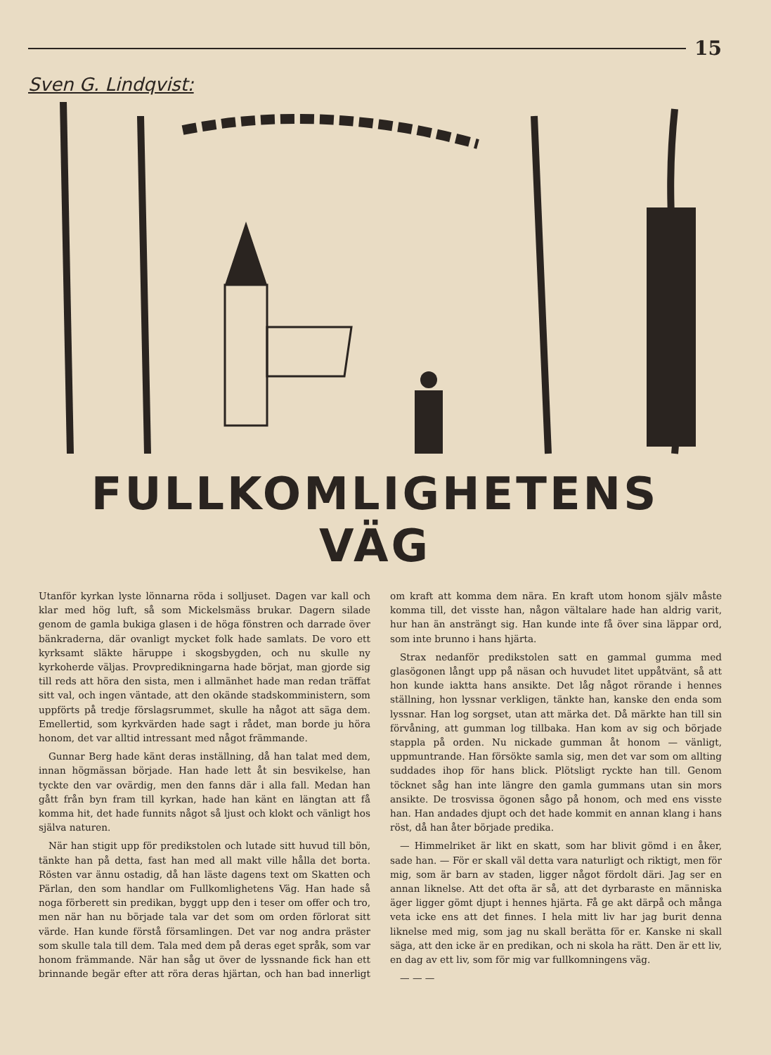15
Sven G. Lindqvist:
FULLKOMLIGHETENS VÄG
Utanför kyrkan lyste lönnarna röda i solljuset. Dagen var kall och klar med hög luft, så som Mickelsmäss brukar. Dagern silade genom de gamla bukiga glasen i de höga fönstren och darrade över bänkraderna, där ovanligt mycket folk hade samlats. De voro ett kyrksamt släkte häruppe i skogsbygden, och nu skulle ny kyrkoherde väljas. Provpredikningarna hade börjat, man gjorde sig till reds att höra den sista, men i allmänhet hade man redan träffat sitt val, och ingen väntade, att den okände stadskomministern, som uppförts på tredje förslagsrummet, skulle ha något att säga dem. Emellertid, som kyrkvärden hade sagt i rådet, man borde ju höra honom, det var alltid intressant med något främmande.
Gunnar Berg hade känt deras inställning, då han talat med dem, innan högmässan började. Han hade lett åt sin besvikelse, han tyckte den var ovärdig, men den fanns där i alla fall. Medan han gått från byn fram till kyrkan, hade han känt en längtan att få komma hit, det hade funnits något så ljust och klokt och vänligt hos själva naturen.
När han stigit upp för predikstolen och lutade sitt huvud till bön, tänkte han på detta, fast han med all makt ville hålla det borta. Rösten var ännu ostadig, då han läste dagens text om Skatten och Pärlan, den som handlar om Fullkomlighetens Väg. Han hade så noga förberett sin predikan, byggt upp den i teser om offer och tro, men när han nu började tala var det som om orden förlorat sitt värde. Han kunde förstå församlingen. Det var nog andra präster som skulle tala till dem. Tala med dem på deras eget språk, som var honom främmande. När han såg ut över de lyssnande fick han ett brinnande begär efter att röra deras hjärtan, och han bad innerligt om kraft att komma dem nära. En kraft utom honom själv måste komma till, det visste han, någon vältalare hade han aldrig varit, hur han än ansträngt sig. Han kunde inte få över sina läppar ord, som inte brunno i hans hjärta.
Strax nedanför predikstolen satt en gammal gumma med glasögonen långt upp på näsan och huvudet litet uppåtvänt, så att hon kunde iaktta hans ansikte. Det låg något rörande i hennes ställning, hon lyssnar verkligen, tänkte han, kanske den enda som lyssnar. Han log sorgset, utan att märka det. Då märkte han till sin förvåning, att gumman log tillbaka. Han kom av sig och började stappla på orden. Nu nickade gumman åt honom — vänligt, uppmuntrande. Han försökte samla sig, men det var som om allting suddades ihop för hans blick. Plötsligt ryckte han till. Genom töcknet såg han inte längre den gamla gummans utan sin mors ansikte. De trosvissa ögonen sågo på honom, och med ens visste han. Han andades djupt och det hade kommit en annan klang i hans röst, då han åter började predika.
— Himmelriket är likt en skatt, som har blivit gömd i en åker, sade han. — För er skall väl detta vara naturligt och riktigt, men för mig, som är barn av staden, ligger något fördolt däri. Jag ser en annan liknelse. Att det ofta är så, att det dyrbaraste en människa äger ligger gömt djupt i hennes hjärta. Få ge akt därpå och många veta icke ens att det finnes. I hela mitt liv har jag burit denna liknelse med mig, som jag nu skall berätta för er. Kanske ni skall säga, att den icke är en predikan, och ni skola ha rätt. Den är ett liv, en dag av ett liv, som för mig var fullkomningens väg.
— — —